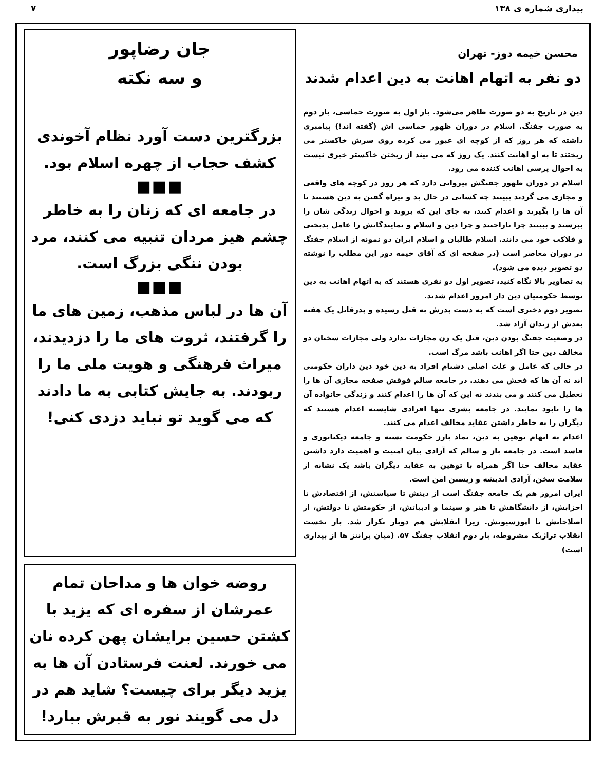بیداری شماره ی ۱۳۸ ۷
محسن خیمه دوز- تهران
دو نفر به اتهام اهانت به دین اعدام شدند
دین در تاریخ به دو صورت ظاهر می‌شود. بار اول به صورت حماسی، بار دوم به صورت جفنگ. اسلام در دوران ظهور حماسی اش (گفته اند!) پیامبری داشته که هر روز که از کوچه ای عبور می کرده روی سرش خاکستر می ریختند تا به او اهانت کنند. یک روز که می بیند از ریختن خاکستر خبری نیست به احوال پرسی اهانت کننده می رود.
اسلام در دوران ظهور جفنگش پیروانی دارد که هر روز در کوچه های واقعی و مجازی می گردند ببینند چه کسانی در حال بد و بیراه گفتن به دین هستند تا آن ها را بگیرند و اعدام کنند، به جای این که بروند و احوال زندگی شان را بپرسند و ببینند چرا ناراحتند و چرا دین و اسلام و نمایندگانش را عامل بدبختی و فلاکت خود می دانند. اسلام طالبان و اسلام ایران دو نمونه از اسلام جفتگ در دوران معاصر است (در صفحه ای که آقای خیمه دوز این مطلب را نوشته دو تصویر دیده می شود).
به تصاویر بالا نگاه کنید، تصویر اول دو نفری هستند که به اتهام اهانت به دین توسط حکومتیان دین دار امروز اعدام شدند.
تصویر دوم دختری است که به دست پدرش به قتل رسیده و پدرقاتل یک هفته بعدش از زندان آزاد شد.
در وضعیت جفنگ بودن دین، قتل یک زن مجازات ندارد ولی مجازات سخنان دو مخالف دین حتا اگر اهانت باشد مرگ است.
در حالی که عامل و علت اصلی دشنام افراد به دین خود دین داران حکومتی اند نه آن ها که فحش می دهند. در جامعه سالم فوقش صفحه مجازی آن ها را تعطیل می کنند و می بندند نه این که آن ها را اعدام کنند و زندگی خانواده آن ها را نابود نمایند. در جامعه بشری تنها افرادی شایسته اعدام هستند که دیگران را به خاطر داشتن عقاید مخالف اعدام می کنند.
اعدام به اتهام توهین به دین، نماد بارز حکومت بسته و جامعه دیکتاتوری و فاسد است. در جامعه باز و سالم که آزادی بیان امنیت و اهمیت دارد داشتن عقاید مخالف حتا اگر همراه با توهین به عقاید دیگران باشد یک نشانه از سلامت سخن، آزادی اندیشه و زیستن امن است.
ایران امروز هم یک جامعه جفنگ است از دینش تا سیاستش، از اقتصادش تا احزابش، از دانشگاهش تا هنر و سینما و ادبیاتش، از حکومتش تا دولتش، از اصلاحاتش تا اپوزسیونش. زیرا انقلابش هم دوبار تکرار شد. بار نخست انقلاب تراژیک مشروطه، بار دوم انقلاب جفنگ ۵۷. (میان پرانتز ها از بیداری است)
جان رضاپور
و سه نکته
بزرگترین دست آورد نظام آخوندی کشف حجاب از چهره اسلام بود.
■■■
در جامعه ای که زنان را به خاطر چشم هیز مردان تنبیه می کنند، مرد بودن ننگی بزرگ است.
■■■
آن ها در لباس مذهب، زمین های ما را گرفتند، ثروت های ما را دزدیدند، میراث فرهنگی و هویت ملی ما را ربودند. به جایش کتابی به ما دادند که می گوید تو نباید دزدی کنی!
روضه خوان ها و مداحان تمام عمرشان از سفره ای که یزید با کشتن حسین برایشان پهن کرده نان می خورند. لعنت فرستادن آن ها به یزید دیگر برای چیست؟ شاید هم در دل می گویند نور به قبرش ببارد!